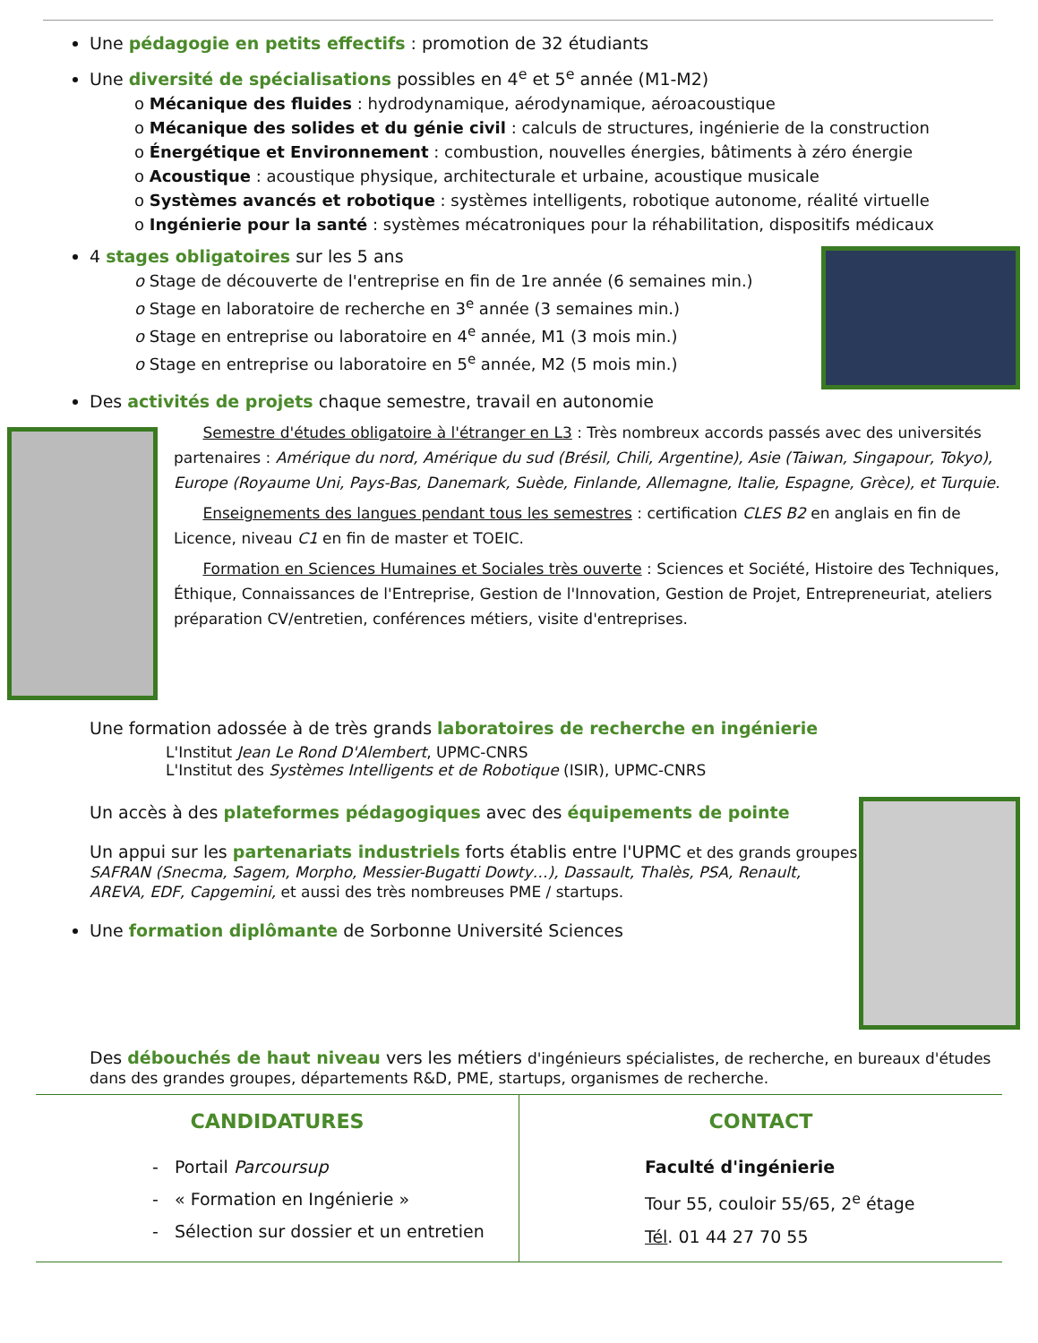Une pédagogie en petits effectifs : promotion de 32 étudiants
Une diversité de spécialisations possibles en 4<sup>e</sup> et 5<sup>e</sup> année (M1-M2)
o Mécanique des fluides : hydrodynamique, aérodynamique, aéroacoustique
o Mécanique des solides et du génie civil : calculs de structures, ingénierie de la construction
o Énergétique et Environnement : combustion, nouvelles énergies, bâtiments à zéro énergie
o Acoustique : acoustique physique, architecturale et urbaine, acoustique musicale
o Systèmes avancés et robotique : systèmes intelligents, robotique autonome, réalité virtuelle
o Ingénierie pour la santé : systèmes mécatroniques pour la réhabilitation, dispositifs médicaux
4 stages obligatoires sur les 5 ans
o Stage de découverte de l'entreprise en fin de 1re année (6 semaines min.)
o Stage en laboratoire de recherche en 3<sup>e</sup> année (3 semaines min.)
o Stage en entreprise ou laboratoire en 4<sup>e</sup> année, M1 (3 mois min.)
o Stage en entreprise ou laboratoire en 5<sup>e</sup> année, M2 (5 mois min.)
Des activités de projets chaque semestre, travail en autonomie
Semestre d'études obligatoire à l'étranger en L3 : Très nombreux accords passés avec des universités partenaires : Amérique du nord, Amérique du sud (Brésil, Chili, Argentine), Asie (Taiwan, Singapour, Tokyo), Europe (Royaume Uni, Pays-Bas, Danemark, Suède, Finlande, Allemagne, Italie, Espagne, Grèce), et Turquie.
Enseignements des langues pendant tous les semestres : certification CLES B2 en anglais en fin de Licence, niveau C1 en fin de master et TOEIC.
Formation en Sciences Humaines et Sociales très ouverte : Sciences et Société, Histoire des Techniques, Éthique, Connaissances de l'Entreprise, Gestion de l'Innovation, Gestion de Projet, Entrepreneuriat, ateliers préparation CV/entretien, conférences métiers, visite d'entreprises.
Une formation adossée à de très grands laboratoires de recherche en ingénierie
L'Institut Jean Le Rond D'Alembert, UPMC-CNRS
L'Institut des Systèmes Intelligents et de Robotique (ISIR), UPMC-CNRS
Un accès à des plateformes pédagogiques avec des équipements de pointe
Un appui sur les partenariats industriels forts établis entre l'UPMC et des grands groupes SAFRAN (Snecma, Sagem, Morpho, Messier-Bugatti Dowty…), Dassault, Thalès, PSA, Renault, AREVA, EDF, Capgemini, et aussi des très nombreuses PME / startups.
Une formation diplômante de Sorbonne Université Sciences
Des débouchés de haut niveau vers les métiers d'ingénieurs spécialistes, de recherche, en bureaux d'études dans des grandes groupes, départements R&D, PME, startups, organismes de recherche.
CANDIDATURES
- Portail Parcoursup
- « Formation en Ingénierie »
- Sélection sur dossier et un entretien
CONTACT
Faculté d'ingénierie
Tour 55, couloir 55/65, 2<sup>e</sup> étage
Tél. 01 44 27 70 55